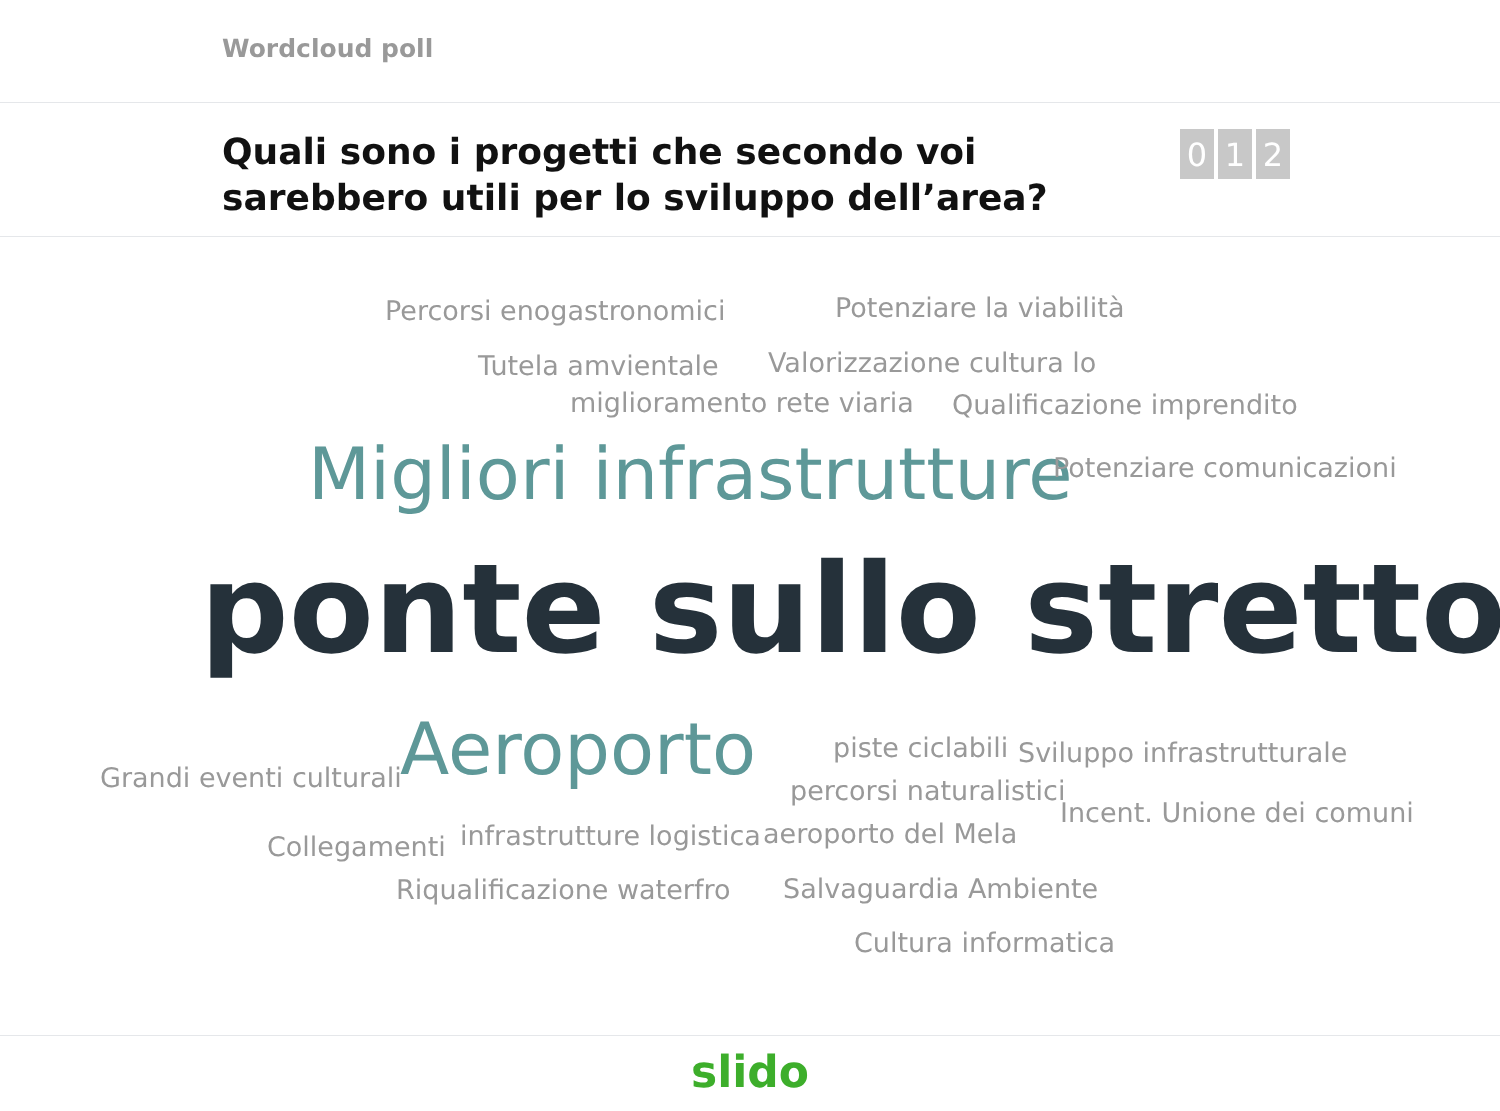Wordcloud poll
Quali sono i progetti che secondo voi sarebbero utili per lo sviluppo dell’area?
0 1 2
Percorsi enogastronomici Potenziare la viabilità
Tutela amvientale Valorizzazione cultura lo
miglioramento rete viaria Qualificazione imprendito
Migliori infrastrutture Potenziare comunicazioni
ponte sullo stretto
Aeroporto
Grandi eventi culturali
piste ciclabili Sviluppo infrastrutturale
percorsi naturalistici
Incent. Unione dei comuni
Collegamenti infrastrutture logistica aeroporto del Mela
Riqualificazione waterfro Salvaguardia Ambiente
Cultura informatica
slido